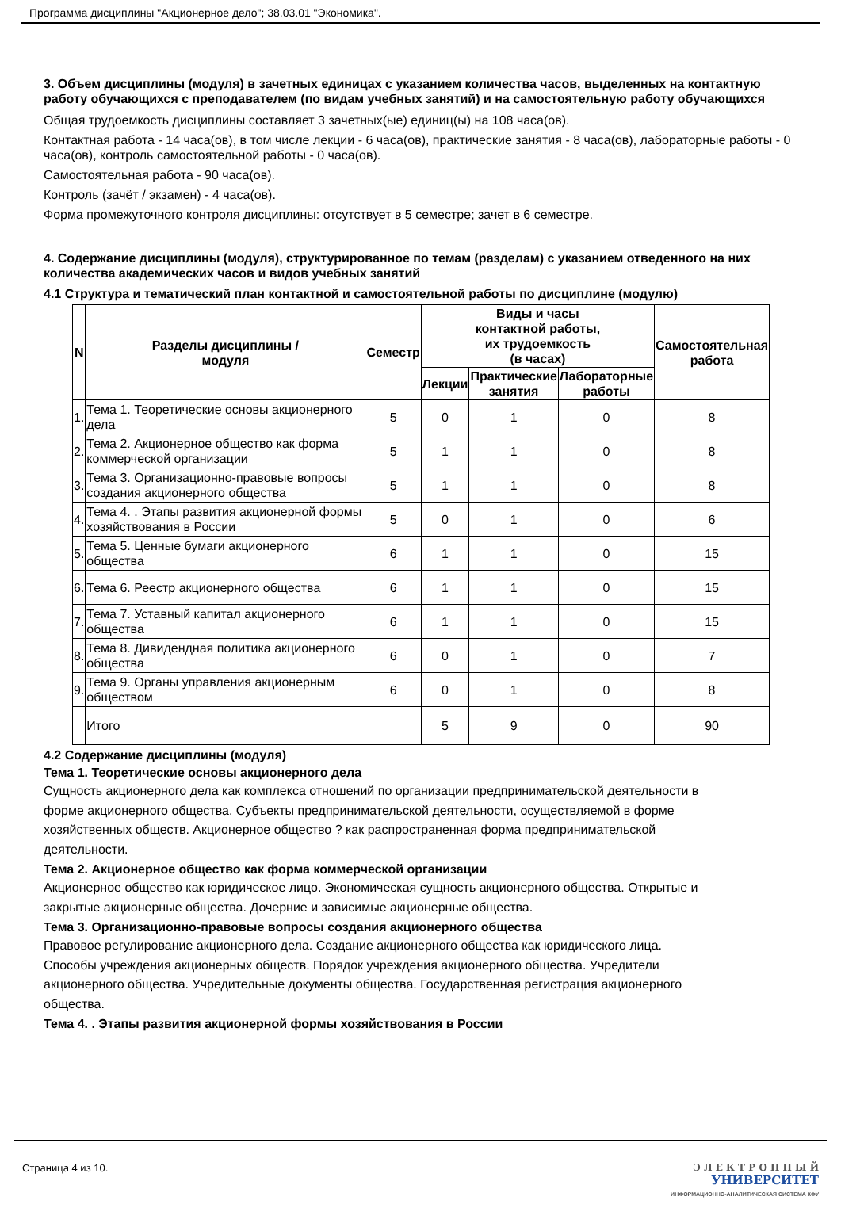Программа дисциплины "Акционерное дело"; 38.03.01 "Экономика".
3. Объем дисциплины (модуля) в зачетных единицах с указанием количества часов, выделенных на контактную работу обучающихся с преподавателем (по видам учебных занятий) и на самостоятельную работу обучающихся
Общая трудоемкость дисциплины составляет 3 зачетных(ые) единиц(ы) на 108 часа(ов).
Контактная работа - 14 часа(ов), в том числе лекции - 6 часа(ов), практические занятия - 8 часа(ов), лабораторные работы - 0 часа(ов), контроль самостоятельной работы - 0 часа(ов).
Самостоятельная работа - 90 часа(ов).
Контроль (зачёт / экзамен) - 4 часа(ов).
Форма промежуточного контроля дисциплины: отсутствует в 5 семестре; зачет в 6 семестре.
4. Содержание дисциплины (модуля), структурированное по темам (разделам) с указанием отведенного на них количества академических часов и видов учебных занятий
4.1 Структура и тематический план контактной и самостоятельной работы по дисциплине (модулю)
| N | Разделы дисциплины / модуля | Семестр | Виды и часы контактной работы, их трудоемкость (в часах) | | | Самостоятельная работа |
| --- | --- | --- | --- | --- | --- | --- |
| | | | Лекции | Практические занятия | Лабораторные работы | |
| 1. | Тема 1. Теоретические основы акционерного дела | 5 | 0 | 1 | 0 | 8 |
| 2. | Тема 2. Акционерное общество как форма коммерческой организации | 5 | 1 | 1 | 0 | 8 |
| 3. | Тема 3. Организационно-правовые вопросы создания акционерного общества | 5 | 1 | 1 | 0 | 8 |
| 4. | Тема 4. . Этапы развития акционерной формы хозяйствования в России | 5 | 0 | 1 | 0 | 6 |
| 5. | Тема 5. Ценные бумаги акционерного общества | 6 | 1 | 1 | 0 | 15 |
| 6. | Тема 6. Реестр акционерного общества | 6 | 1 | 1 | 0 | 15 |
| 7. | Тема 7. Уставный капитал акционерного общества | 6 | 1 | 1 | 0 | 15 |
| 8. | Тема 8. Дивидендная политика акционерного общества | 6 | 0 | 1 | 0 | 7 |
| 9. | Тема 9. Органы управления акционерным обществом | 6 | 0 | 1 | 0 | 8 |
| | Итого | | 5 | 9 | 0 | 90 |
4.2 Содержание дисциплины (модуля)
Тема 1. Теоретические основы акционерного дела
Сущность акционерного дела как комплекса отношений по организации предпринимательской деятельности в форме акционерного общества. Субъекты предпринимательской деятельности, осуществляемой в форме хозяйственных обществ. Акционерное общество ? как распространенная форма предпринимательской деятельности.
Тема 2. Акционерное общество как форма коммерческой организации
Акционерное общество как юридическое лицо. Экономическая сущность акционерного общества. Открытые и закрытые акционерные общества. Дочерние и зависимые акционерные общества.
Тема 3. Организационно-правовые вопросы создания акционерного общества
Правовое регулирование акционерного дела. Создание акционерного общества как юридического лица. Способы учреждения акционерных обществ. Порядок учреждения акционерного общества. Учредители акционерного общества. Учредительные документы общества. Государственная регистрация акционерного общества.
Тема 4. . Этапы развития акционерной формы хозяйствования в России
Страница 4 из 10. Э Л Е К Т Р О Н Н Ы Й
УНИВЕРСИТЕТ
ИНФОРМАЦИОННО-АНАЛИТИЧЕСКАЯ СИСТЕМА КФУ